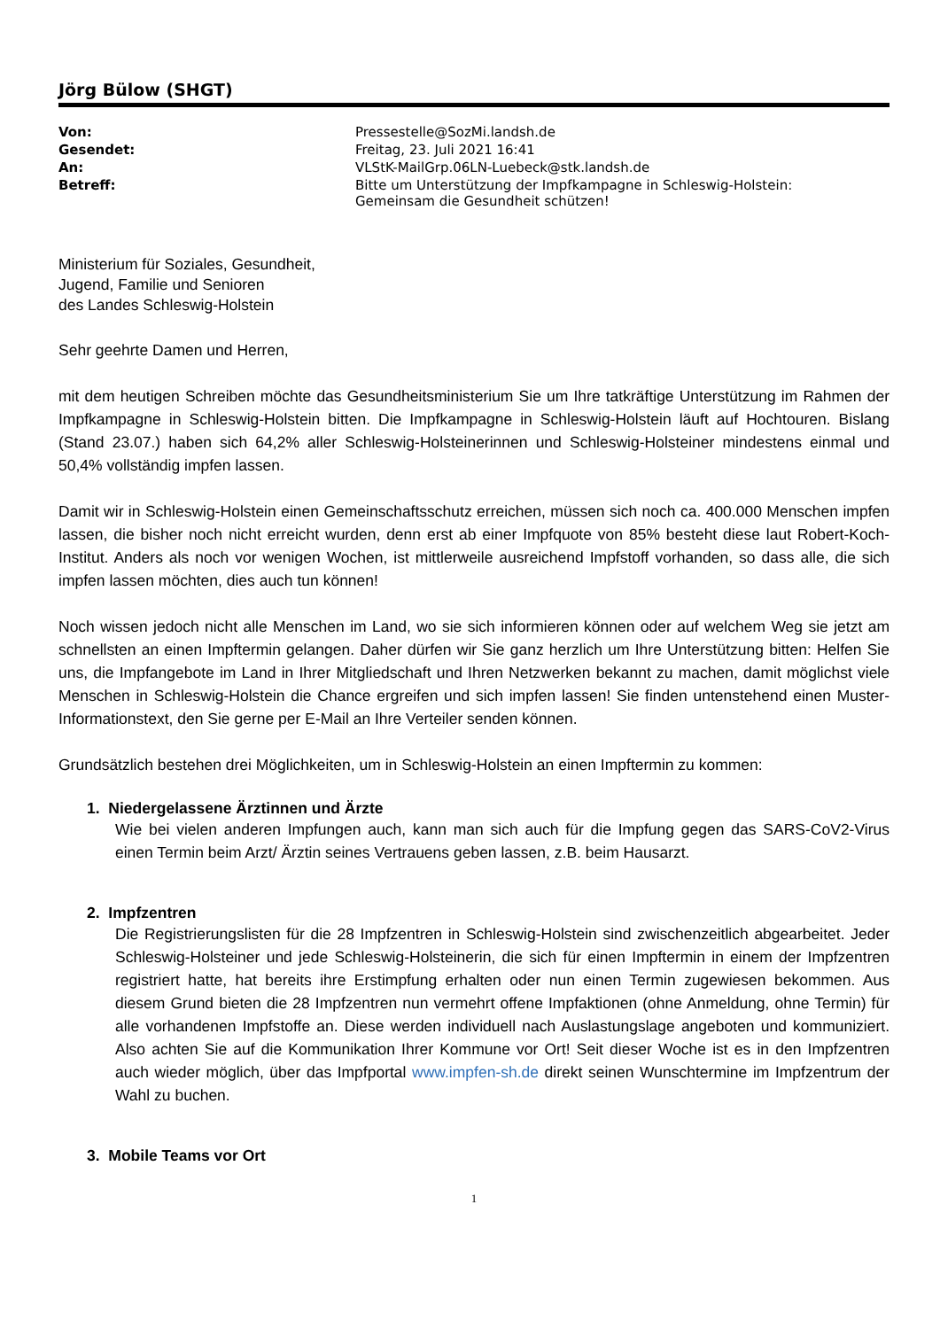Jörg Bülow (SHGT)
| Von: | Pressestelle@SozMi.landsh.de |
| Gesendet: | Freitag, 23. Juli 2021 16:41 |
| An: | VLStK-MailGrp.06LN-Luebeck@stk.landsh.de |
| Betreff: | Bitte um Unterstützung der Impfkampagne in Schleswig-Holstein: Gemeinsam die Gesundheit schützen! |
Ministerium für Soziales, Gesundheit,
Jugend, Familie und Senioren
des Landes Schleswig-Holstein
Sehr geehrte Damen und Herren,
mit dem heutigen Schreiben möchte das Gesundheitsministerium Sie um Ihre tatkräftige Unterstützung im Rahmen der Impfkampagne in Schleswig-Holstein bitten. Die Impfkampagne in Schleswig-Holstein läuft auf Hochtouren. Bislang (Stand 23.07.) haben sich 64,2% aller Schleswig-Holsteinerinnen und Schleswig-Holsteiner mindestens einmal und 50,4% vollständig impfen lassen.
Damit wir in Schleswig-Holstein einen Gemeinschaftsschutz erreichen, müssen sich noch ca. 400.000 Menschen impfen lassen, die bisher noch nicht erreicht wurden, denn erst ab einer Impfquote von 85% besteht diese laut Robert-Koch-Institut. Anders als noch vor wenigen Wochen, ist mittlerweile ausreichend Impfstoff vorhanden, so dass alle, die sich impfen lassen möchten, dies auch tun können!
Noch wissen jedoch nicht alle Menschen im Land, wo sie sich informieren können oder auf welchem Weg sie jetzt am schnellsten an einen Impftermin gelangen. Daher dürfen wir Sie ganz herzlich um Ihre Unterstützung bitten: Helfen Sie uns, die Impfangebote im Land in Ihrer Mitgliedschaft und Ihren Netzwerken bekannt zu machen, damit möglichst viele Menschen in Schleswig-Holstein die Chance ergreifen und sich impfen lassen! Sie finden untenstehend einen Muster-Informationstext, den Sie gerne per E-Mail an Ihre Verteiler senden können.
Grundsätzlich bestehen drei Möglichkeiten, um in Schleswig-Holstein an einen Impftermin zu kommen:
1. Niedergelassene Ärztinnen und Ärzte
Wie bei vielen anderen Impfungen auch, kann man sich auch für die Impfung gegen das SARS-CoV2-Virus einen Termin beim Arzt/ Ärztin seines Vertrauens geben lassen, z.B. beim Hausarzt.
2. Impfzentren
Die Registrierungslisten für die 28 Impfzentren in Schleswig-Holstein sind zwischenzeitlich abgearbeitet. Jeder Schleswig-Holsteiner und jede Schleswig-Holsteinerin, die sich für einen Impftermin in einem der Impfzentren registriert hatte, hat bereits ihre Erstimpfung erhalten oder nun einen Termin zugewiesen bekommen. Aus diesem Grund bieten die 28 Impfzentren nun vermehrt offene Impfaktionen (ohne Anmeldung, ohne Termin) für alle vorhandenen Impfstoffe an. Diese werden individuell nach Auslastungslage angeboten und kommuniziert. Also achten Sie auf die Kommunikation Ihrer Kommune vor Ort! Seit dieser Woche ist es in den Impfzentren auch wieder möglich, über das Impfportal www.impfen-sh.de direkt seinen Wunschtermine im Impfzentrum der Wahl zu buchen.
3. Mobile Teams vor Ort
1